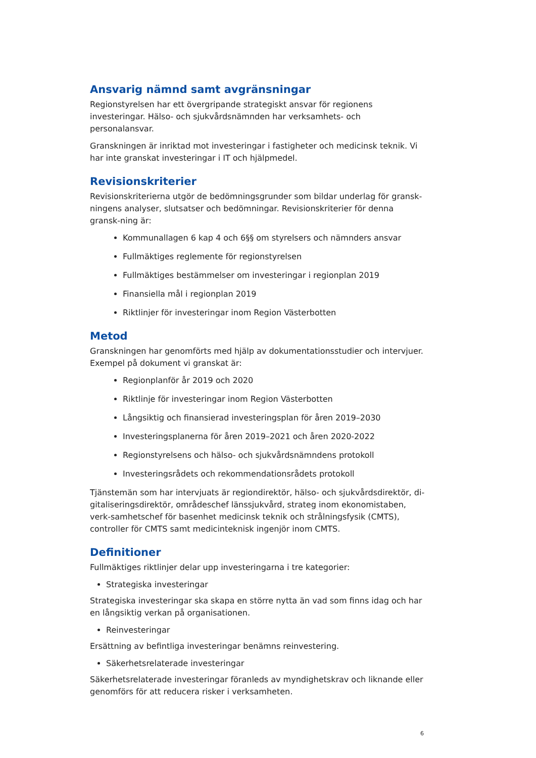Ansvarig nämnd samt avgränsningar
Regionstyrelsen har ett övergripande strategiskt ansvar för regionens investeringar. Hälso- och sjukvårdsnämnden har verksamhets- och personalansvar.
Granskningen är inriktad mot investeringar i fastigheter och medicinsk teknik. Vi har inte granskat investeringar i IT och hjälpmedel.
Revisionskriterier
Revisionskriterierna utgör de bedömningsgrunder som bildar underlag för gransk-ningens analyser, slutsatser och bedömningar. Revisionskriterier för denna gransk-ning är:
Kommunallagen 6 kap 4 och 6§§ om styrelsers och nämnders ansvar
Fullmäktiges reglemente för regionstyrelsen
Fullmäktiges bestämmelser om investeringar i regionplan 2019
Finansiella mål i regionplan 2019
Riktlinjer för investeringar inom Region Västerbotten
Metod
Granskningen har genomförts med hjälp av dokumentationsstudier och intervjuer. Exempel på dokument vi granskat är:
Regionplanför år 2019 och 2020
Riktlinje för investeringar inom Region Västerbotten
Långsiktig och finansierad investeringsplan för åren 2019–2030
Investeringsplanerna för åren 2019–2021 och åren 2020-2022
Regionstyrelsens och hälso- och sjukvårdsnämndens protokoll
Investeringsrådets och rekommendationsrådets protokoll
Tjänstemän som har intervjuats är regiondirektör, hälso- och sjukvårdsdirektör, di-gitaliseringsdirektör, områdeschef länssjukvård, strateg inom ekonomistaben, verk-samhetschef för basenhet medicinsk teknik och strålningsfysik (CMTS), controller för CMTS samt medicinteknisk ingenjör inom CMTS.
Definitioner
Fullmäktiges riktlinjer delar upp investeringarna i tre kategorier:
Strategiska investeringar
Strategiska investeringar ska skapa en större nytta än vad som finns idag och har en långsiktig verkan på organisationen.
Reinvesteringar
Ersättning av befintliga investeringar benämns reinvestering.
Säkerhetsrelaterade investeringar
Säkerhetsrelaterade investeringar föranleds av myndighetskrav och liknande eller genomförs för att reducera risker i verksamheten.
6